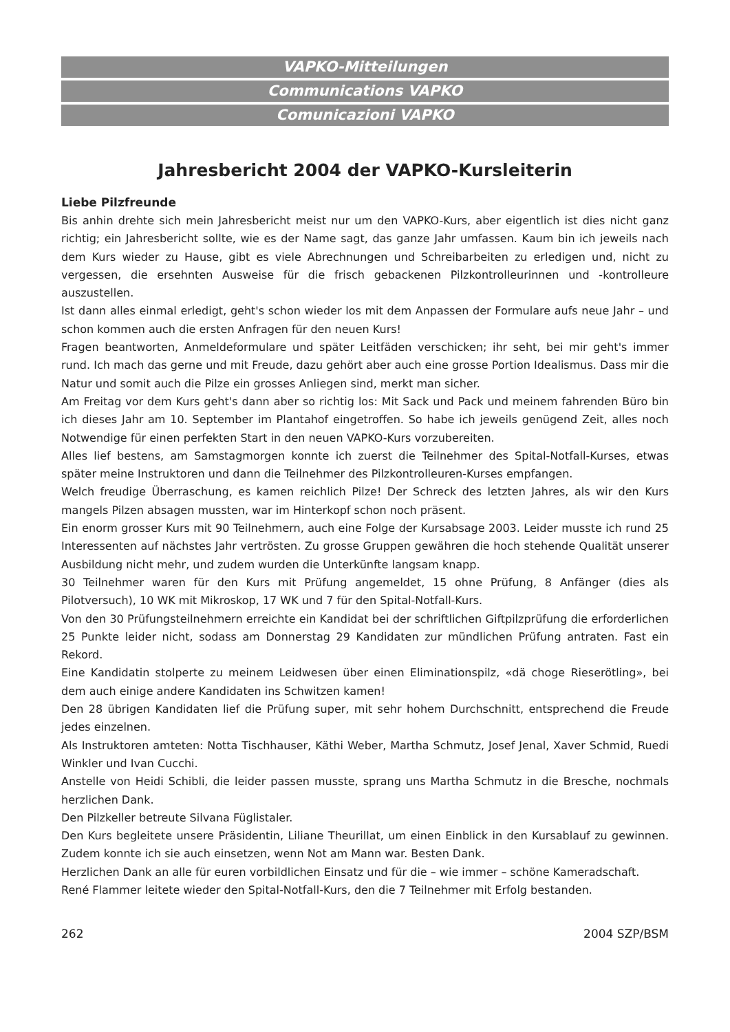VAPKO-Mitteilungen
Communications VAPKO
Comunicazioni VAPKO
Jahresbericht 2004 der VAPKO-Kursleiterin
Liebe Pilzfreunde
Bis anhin drehte sich mein Jahresbericht meist nur um den VAPKO-Kurs, aber eigentlich ist dies nicht ganz richtig; ein Jahresbericht sollte, wie es der Name sagt, das ganze Jahr umfassen. Kaum bin ich jeweils nach dem Kurs wieder zu Hause, gibt es viele Abrechnungen und Schreibarbeiten zu erledigen und, nicht zu vergessen, die ersehnten Ausweise für die frisch gebackenen Pilzkontrolleurinnen und -kontrolleure auszustellen.
Ist dann alles einmal erledigt, geht's schon wieder los mit dem Anpassen der Formulare aufs neue Jahr – und schon kommen auch die ersten Anfragen für den neuen Kurs!
Fragen beantworten, Anmeldeformulare und später Leitfäden verschicken; ihr seht, bei mir geht's immer rund. Ich mach das gerne und mit Freude, dazu gehört aber auch eine grosse Portion Idealismus. Dass mir die Natur und somit auch die Pilze ein grosses Anliegen sind, merkt man sicher.
Am Freitag vor dem Kurs geht's dann aber so richtig los: Mit Sack und Pack und meinem fahrenden Büro bin ich dieses Jahr am 10. September im Plantahof eingetroffen. So habe ich jeweils genügend Zeit, alles noch Notwendige für einen perfekten Start in den neuen VAPKO-Kurs vorzubereiten.
Alles lief bestens, am Samstagmorgen konnte ich zuerst die Teilnehmer des Spital-Notfall-Kurses, etwas später meine Instruktoren und dann die Teilnehmer des Pilzkontrolleuren-Kurses empfangen.
Welch freudige Überraschung, es kamen reichlich Pilze! Der Schreck des letzten Jahres, als wir den Kurs mangels Pilzen absagen mussten, war im Hinterkopf schon noch präsent.
Ein enorm grosser Kurs mit 90 Teilnehmern, auch eine Folge der Kursabsage 2003. Leider musste ich rund 25 Interessenten auf nächstes Jahr vertrösten. Zu grosse Gruppen gewähren die hoch stehende Qualität unserer Ausbildung nicht mehr, und zudem wurden die Unterkünfte langsam knapp.
30 Teilnehmer waren für den Kurs mit Prüfung angemeldet, 15 ohne Prüfung, 8 Anfänger (dies als Pilotversuch), 10 WK mit Mikroskop, 17 WK und 7 für den Spital-Notfall-Kurs.
Von den 30 Prüfungsteilnehmern erreichte ein Kandidat bei der schriftlichen Giftpilzprüfung die erforderlichen 25 Punkte leider nicht, sodass am Donnerstag 29 Kandidaten zur mündlichen Prüfung antraten. Fast ein Rekord.
Eine Kandidatin stolperte zu meinem Leidwesen über einen Eliminationspilz, «dä choge Rieserötling», bei dem auch einige andere Kandidaten ins Schwitzen kamen!
Den 28 übrigen Kandidaten lief die Prüfung super, mit sehr hohem Durchschnitt, entsprechend die Freude jedes einzelnen.
Als Instruktoren amteten: Notta Tischhauser, Käthi Weber, Martha Schmutz, Josef Jenal, Xaver Schmid, Ruedi Winkler und Ivan Cucchi.
Anstelle von Heidi Schibli, die leider passen musste, sprang uns Martha Schmutz in die Bresche, nochmals herzlichen Dank.
Den Pilzkeller betreute Silvana Füglistaler.
Den Kurs begleitete unsere Präsidentin, Liliane Theurillat, um einen Einblick in den Kursablauf zu gewinnen. Zudem konnte ich sie auch einsetzen, wenn Not am Mann war. Besten Dank.
Herzlichen Dank an alle für euren vorbildlichen Einsatz und für die – wie immer – schöne Kameradschaft.
René Flammer leitete wieder den Spital-Notfall-Kurs, den die 7 Teilnehmer mit Erfolg bestanden.
262 2004 SZP/BSM